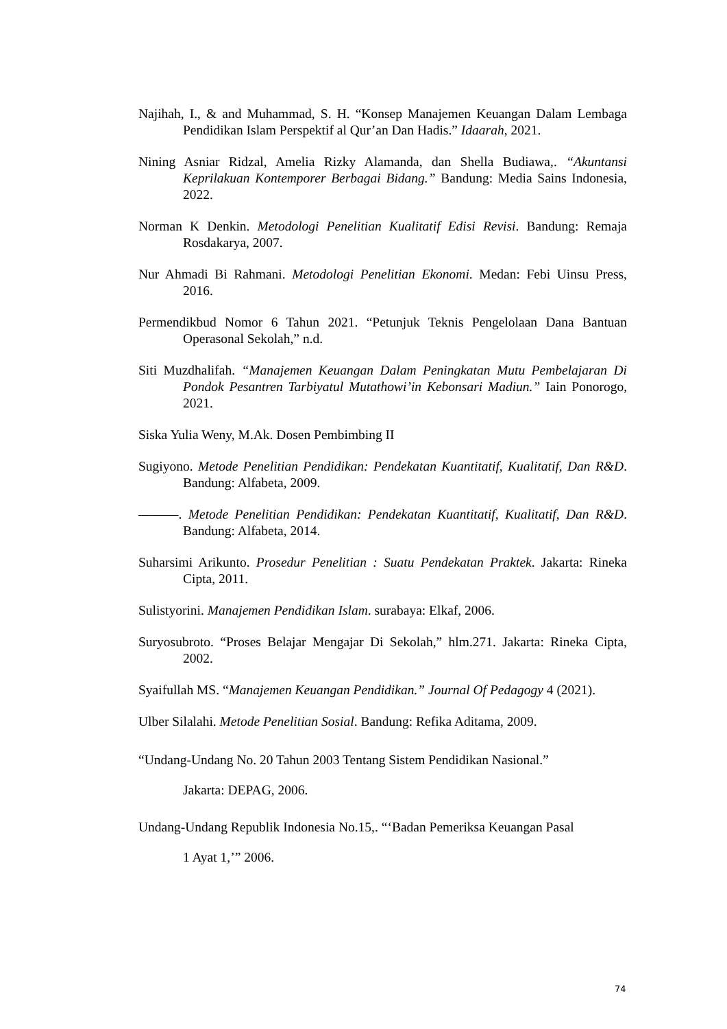Najihah, I., & and Muhammad, S. H. “Konsep Manajemen Keuangan Dalam Lembaga Pendidikan Islam Perspektif al Qur’an Dan Hadis.” Idaarah, 2021.
Nining Asniar Ridzal, Amelia Rizky Alamanda, dan Shella Budiawa,. “Akuntansi Keprilakuan Kontemporer Berbagai Bidang.” Bandung: Media Sains Indonesia, 2022.
Norman K Denkin. Metodologi Penelitian Kualitatif Edisi Revisi. Bandung: Remaja Rosdakarya, 2007.
Nur Ahmadi Bi Rahmani. Metodologi Penelitian Ekonomi. Medan: Febi Uinsu Press, 2016.
Permendikbud Nomor 6 Tahun 2021. “Petunjuk Teknis Pengelolaan Dana Bantuan Operasonal Sekolah,” n.d.
Siti Muzdhalifah. “Manajemen Keuangan Dalam Peningkatan Mutu Pembelajaran Di Pondok Pesantren Tarbiyatul Mutathowi’in Kebonsari Madiun.” Iain Ponorogo, 2021.
Siska Yulia Weny, M.Ak. Dosen Pembimbing II
Sugiyono. Metode Penelitian Pendidikan: Pendekatan Kuantitatif, Kualitatif, Dan R&D. Bandung: Alfabeta, 2009.
———. Metode Penelitian Pendidikan: Pendekatan Kuantitatif, Kualitatif, Dan R&D. Bandung: Alfabeta, 2014.
Suharsimi Arikunto. Prosedur Penelitian : Suatu Pendekatan Praktek. Jakarta: Rineka Cipta, 2011.
Sulistyorini. Manajemen Pendidikan Islam. surabaya: Elkaf, 2006.
Suryosubroto. “Proses Belajar Mengajar Di Sekolah,” hlm.271. Jakarta: Rineka Cipta, 2002.
Syaifullah MS. “Manajemen Keuangan Pendidikan.” Journal Of Pedagogy 4 (2021).
Ulber Silalahi. Metode Penelitian Sosial. Bandung: Refika Aditama, 2009.
“Undang-Undang No. 20 Tahun 2003 Tentang Sistem Pendidikan Nasional.”
Jakarta: DEPAG, 2006.
Undang-Undang Republik Indonesia No.15,. “‘Badan Pemeriksa Keuangan Pasal
1 Ayat 1,’” 2006.
74